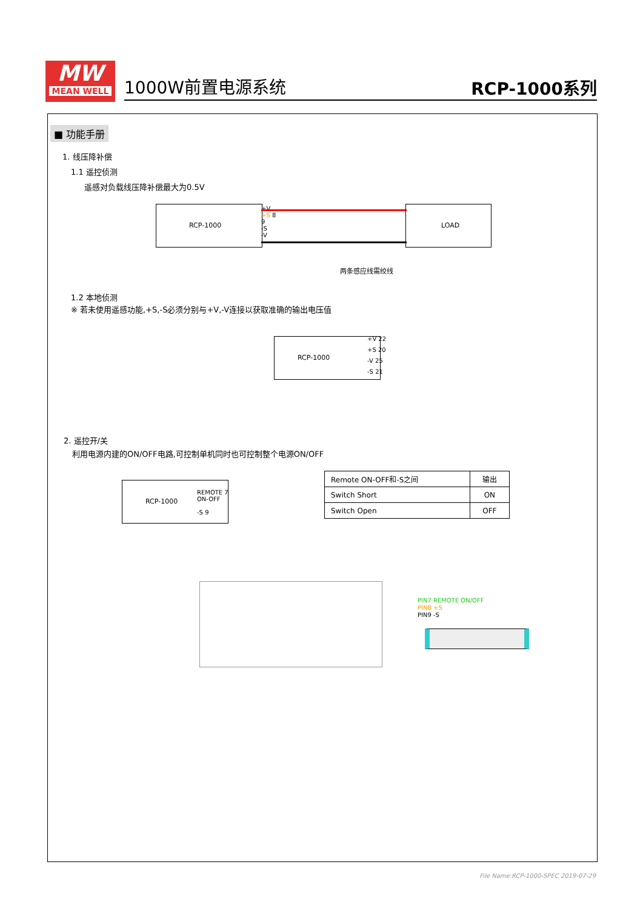MW
MEAN WELL
1000W前置电源系统 RCP-1000系列
■ 功能手册
1. 线压降补偿
1.1 遥控侦测
遥感对负载线压降补偿最大为0.5V
RCP-1000
+V
+S 8
9
-S
-V
LOAD
两条感应线需绞线
1.2 本地侦测
※ 若未使用遥感功能,+S,-S必须分别与+V,-V连接以获取准确的输出电压值
RCP-1000
+V 22
+S 20
-V 25
-S 21
2. 遥控开/关
利用电源内建的ON/OFF电路,可控制单机同时也可控制整个电源ON/OFF
RCP-1000
REMOTE 7
ON-OFF
-S 9
| Remote ON-OFF和-S之间 | 输出 |
| Switch Short | ON |
| Switch Open | OFF |
PIN7 REMOTE ON/OFF
PIN8 +S
PIN9 -S
File Name:RCP-1000-SPEC 2019-07-29